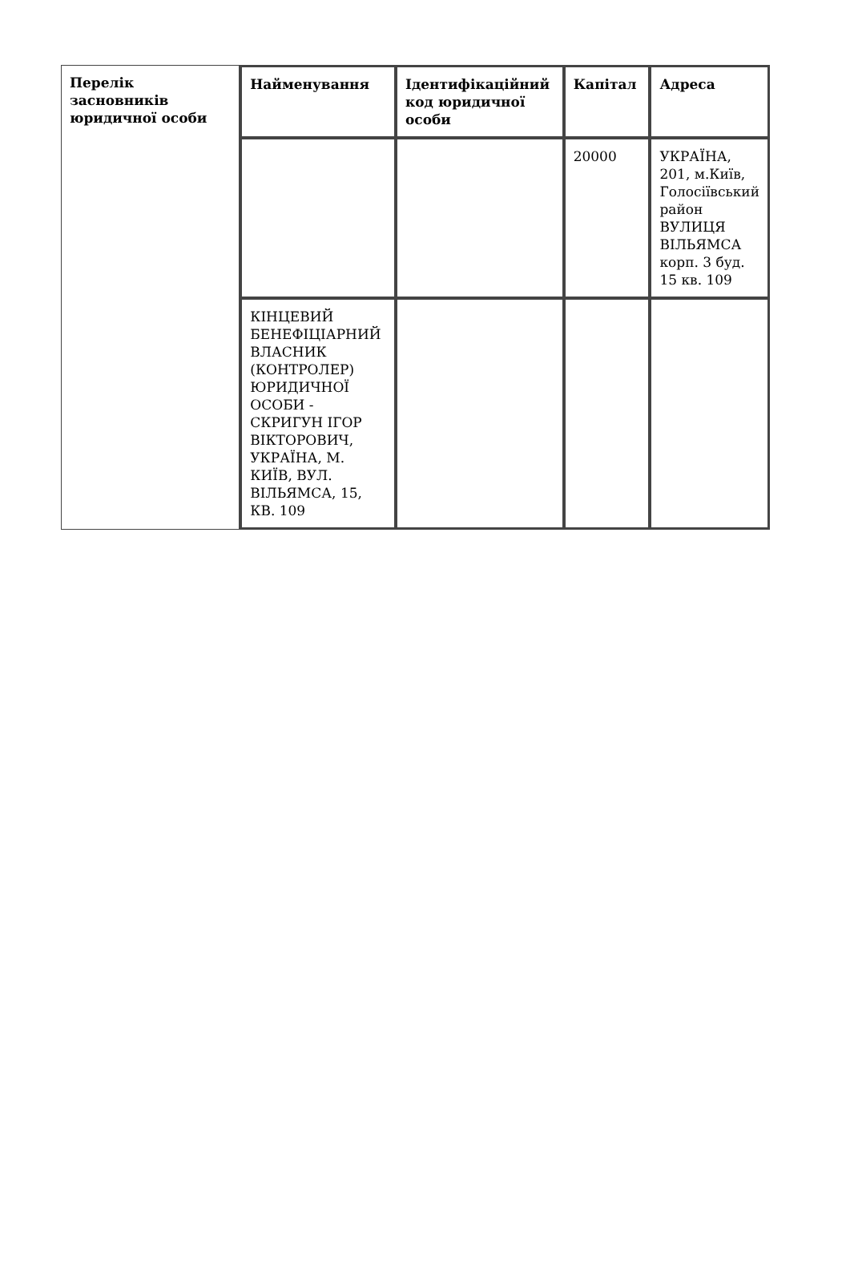| Перелік засновників юридичної особи | Найменування | Ідентифікаційний код юридичної особи | Капітал | Адреса |
| --- | --- | --- | --- | --- |
| | | | 20000 | УКРАЇНА, 201, м.Київ, Голосіївський район ВУЛИЦЯ ВІЛЬЯМСА корп. 3 буд. 15 кв. 109 |
| | КІНЦЕВИЙ БЕНЕФІЦІАРНИЙ ВЛАСНИК (КОНТРОЛЕР) ЮРИДИЧНОЇ ОСОБИ - СКРИГУН ІГОР ВІКТОРОВИЧ, УКРАЇНА, М. КИЇВ, ВУЛ. ВІЛЬЯМСА, 15, КВ. 109 | | | |